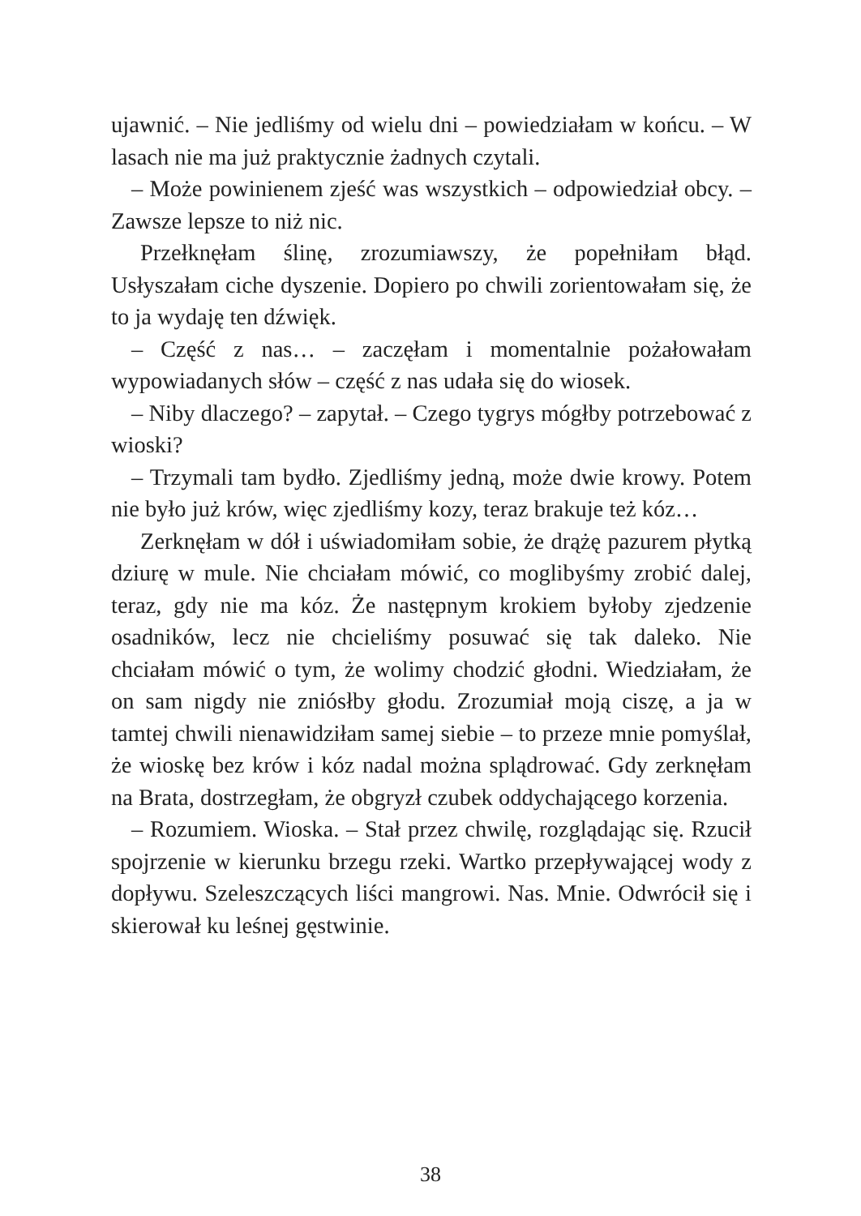ujawnić. – Nie jedliśmy od wielu dni – powiedziałam w końcu. – W lasach nie ma już praktycznie żadnych czytali.
– Może powinienem zjeść was wszystkich – odpowiedział obcy. – Zawsze lepsze to niż nic.
Przełknęłam ślinę, zrozumiawszy, że popełniłam błąd. Usłyszałam ciche dyszenie. Dopiero po chwili zorientowałam się, że to ja wydaję ten dźwięk.
– Część z nas… – zaczęłam i momentalnie pożałowałam wypowiadanych słów – część z nas udała się do wiosek.
– Niby dlaczego? – zapytał. – Czego tygrys mógłby potrzebować z wioski?
– Trzymali tam bydło. Zjedliśmy jedną, może dwie krowy. Potem nie było już krów, więc zjedliśmy kozy, teraz brakuje też kóz…
Zerknęłam w dół i uświadomiłam sobie, że drążę pazurem płytką dziurę w mule. Nie chciałam mówić, co moglibyśmy zrobić dalej, teraz, gdy nie ma kóz. Że następnym krokiem byłoby zjedzenie osadników, lecz nie chcieliśmy posuwać się tak daleko. Nie chciałam mówić o tym, że wolimy chodzić głodni. Wiedziałam, że on sam nigdy nie zniósłby głodu. Zrozumiał moją ciszę, a ja w tamtej chwili nienawidziłam samej siebie – to przeze mnie pomyślał, że wioskę bez krów i kóz nadal można splądrować. Gdy zerknęłam na Brata, dostrzegłam, że obgryzł czubek oddychającego korzenia.
– Rozumiem. Wioska. – Stał przez chwilę, rozglądając się. Rzucił spojrzenie w kierunku brzegu rzeki. Wartko przepływającej wody z dopływu. Szeleszczących liści mangrowi. Nas. Mnie. Odwrócił się i skierował ku leśnej gęstwinie.
38